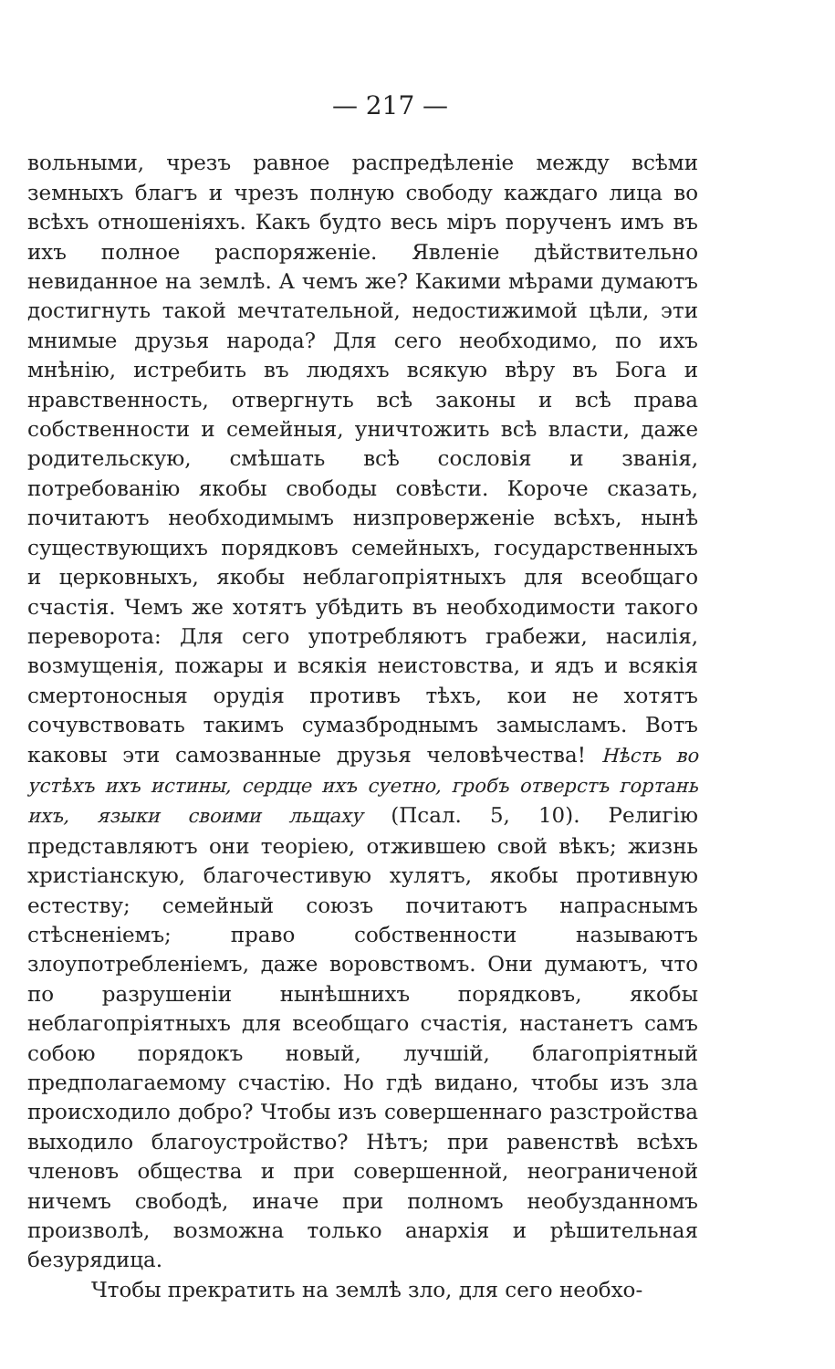— 217 —
вольными, чрезъ равное распредѣленіе между всѣми земныхъ благъ и чрезъ полную свободу каждаго лица во всѣхъ отношеніяхъ. Какъ будто весь міръ порученъ имъ въ ихъ полное распоряженіе. Явленіе дѣйствительно невиданное на землѣ. А чемъ же? Какими мѣрами думаютъ достигнуть такой мечтательной, недостижимой цѣли, эти мнимые друзья народа? Для сего необходимо, по ихъ мнѣнію, истребить въ людяхъ всякую вѣру въ Бога и нравственность, отвергнуть всѣ законы и всѣ права собственности и семейныя, уничтожить всѣ власти, даже родительскую, смѣшать всѣ сословія и званія, потребованію якобы свободы совѣсти. Короче сказать, почитаютъ необходимымъ низпроверженіе всѣхъ, нынѣ существующихъ порядковъ семейныхъ, государственныхъ и церковныхъ, якобы неблагопріятныхъ для всеобщаго счастія. Чемъ же хотятъ убѣдить въ необходимости такого переворота: Для сего употребляютъ грабежи, насилія, возмущенія, пожары и всякія неистовства, и ядъ и всякія смертоносныя орудія противъ тѣхъ, кои не хотятъ сочувствовать такимъ сумазброднымъ замысламъ. Вотъ каковы эти самозванные друзья человѣчества! Нѣсть во устѣхъ ихъ истины, сердце ихъ суетно, гробъ отверстъ гортань ихъ, языки своими льщаху (Псал. 5, 10). Религію представляютъ они теоріею, отжившею свой вѣкъ; жизнь христіанскую, благочестивую хулятъ, якобы противную естеству; семейный союзъ почитаютъ напраснымъ стѣсненіемъ; право собственности называютъ злоупотребленіемъ, даже воровствомъ. Они думаютъ, что по разрушеніи нынѣшнихъ порядковъ, якобы неблагопріятныхъ для всеобщаго счастія, настанетъ самъ собою порядокъ новый, лучшій, благопріятный предполагаемому счастію. Но гдѣ видано, чтобы изъ зла происходило добро? Чтобы изъ совершеннаго разстройства выходило благоустройство? Нѣтъ; при равенствѣ всѣхъ членовъ общества и при совершенной, неограниченой ничемъ свободѣ, иначе при полномъ необузданномъ произволѣ, возможна только анархія и рѣшительная безурядица.
Чтобы прекратить на землѣ зло, для сего необхо-